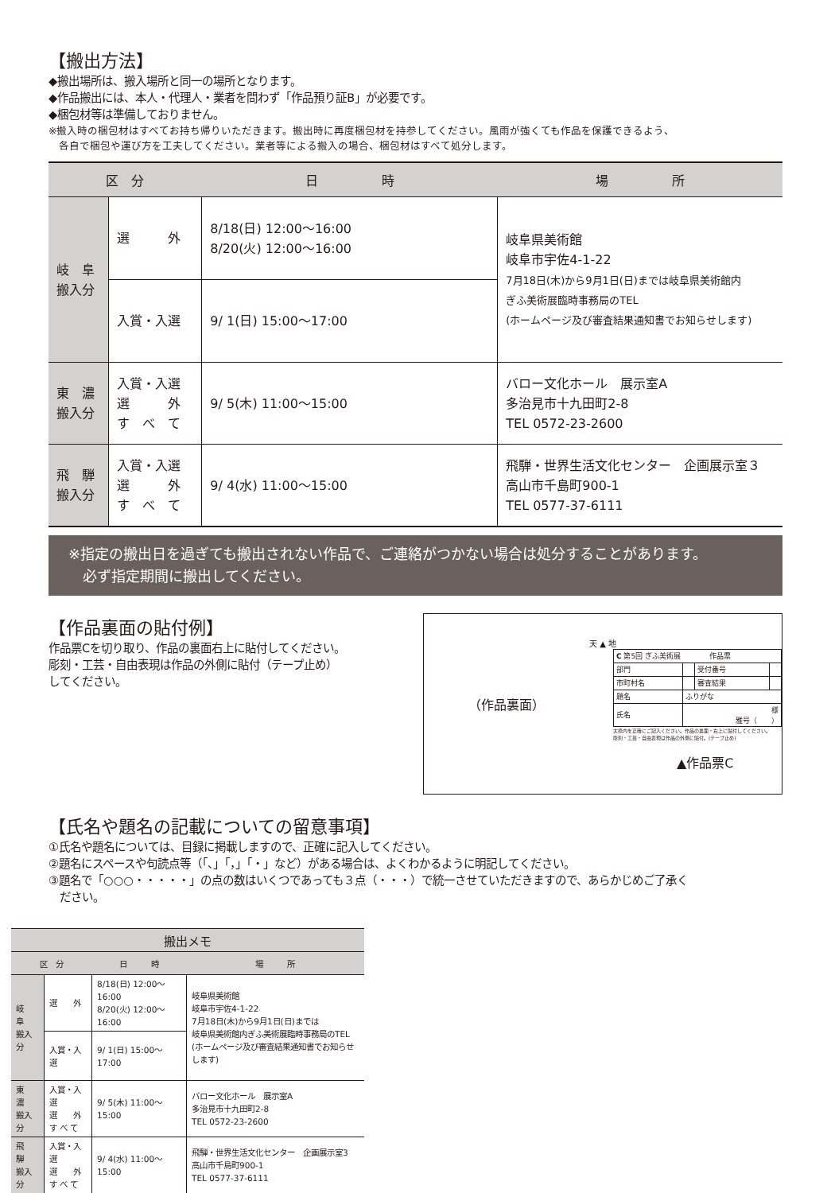【搬出方法】
◆搬出場所は、搬入場所と同一の場所となります。
◆作品搬出には、本人・代理人・業者を問わず「作品預り証B」が必要です。
◆梱包材等は準備しておりません。
※搬入時の梱包材はすべてお持ち帰りいただきます。搬出時に再度梱包材を持参してください。風雨が強くても作品を保護できるよう、
　各自で梱包や運び方を工夫してください。業者等による搬入の場合、梱包材はすべて処分します。
| 区 分 | | 日 時 | 場 所 |
| --- | --- | --- | --- |
| 岐 阜 搬入分 | 選 外 | 8/18(日) 12:00〜16:00 8/20(火) 12:00〜16:00 | 岐阜県美術館 岐阜市宇佐4-1-22 7月18日(木)から9月1日(日)までは岐阜県美術館内 ぎふ美術展臨時事務局のTEL (ホームページ及び審査結果通知書でお知らせします) |
| | 入賞・入選 | 9/ 1(日) 15:00〜17:00 | |
| 東 濃 搬入分 | 入賞・入選 選 外 す べ て | 9/ 5(木) 11:00〜15:00 | バロー文化ホール 展示室A 多治見市十九田町2-8 TEL 0572-23-2600 |
| 飛 騨 搬入分 | 入賞・入選 選 外 す べ て | 9/ 4(水) 11:00〜15:00 | 飛騨・世界生活文化センター 企画展示室３ 高山市千島町900-1 TEL 0577-37-6111 |
※指定の搬出日を過ぎても搬出されない作品で、ご連絡がつかない場合は処分することがあります。
　必ず指定期間に搬出してください。
【作品裏面の貼付例】
作品票Cを切り取り、作品の裏面右上に貼付してください。
彫刻・工芸・自由表現は作品の外側に貼付（テープ止め）
してください。
（作品裏面）
天 ▲ 地
| C 第5回 ぎふ美術展 作品票 | | | |
| 部門 | | 受付番号 | |
| 市町村名 | | 審査結果 | |
| 題名 | ふりがな | | |
| 氏名 | 様 雅号（ ） | | |
太枠内を正確にご記入ください。作品の裏面・右上に貼付してください。
彫刻・工芸・自由表現は作品の外側に貼付。(テープ止め)
▲作品票C
【氏名や題名の記載についての留意事項】
①氏名や題名については、目録に掲載しますので、正確に記入してください。
②題名にスペースや句読点等（「、」「，」「・」など）がある場合は、よくわかるように明記してください。
③題名で「○○○・・・・・」の点の数はいくつであっても３点（・・・）で統一させていただきますので、あらかじめご了承く
　ださい。
| 搬出メモ | | | |
| --- | --- | --- | --- |
| 区 分 | | 日 時 | 場 所 |
| 岐 阜 搬入分 | 選 外 | 8/18(日) 12:00〜16:00 8/20(火) 12:00〜16:00 | 岐阜県美術館 岐阜市宇佐4-1-22 7月18日(木)から9月1日(日)までは 岐阜県美術館内ぎふ美術展臨時事務局のTEL (ホームページ及び審査結果通知書でお知らせします) |
| | 入賞・入選 | 9/ 1(日) 15:00〜17:00 | |
| 東 濃 搬入分 | 入賞・入選 選 外 す べ て | 9/ 5(木) 11:00〜15:00 | バロー文化ホール 展示室A 多治見市十九田町2-8 TEL 0572-23-2600 |
| 飛 騨 搬入分 | 入賞・入選 選 外 す べ て | 9/ 4(水) 11:00〜15:00 | 飛騨・世界生活文化センター 企画展示室3 高山市千島町900-1 TEL 0577-37-6111 |